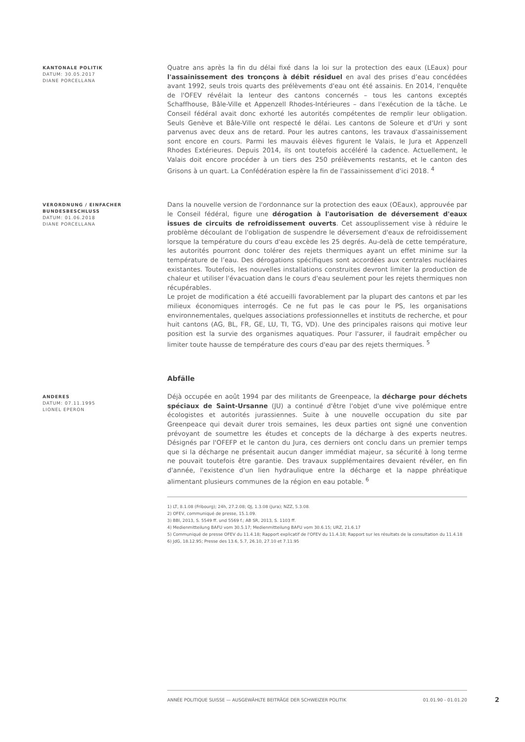KANTONALE POLITIK
DATUM: 30.05.2017
DIANE PORCELLANA
Quatre ans après la fin du délai fixé dans la loi sur la protection des eaux (LEaux) pour l'assainissement des tronçons à débit résiduel en aval des prises d’eau concédées avant 1992, seuls trois quarts des prélèvements d'eau ont été assainis. En 2014, l'enquête de l'OFEV révélait la lenteur des cantons concernés – tous les cantons exceptés Schaffhouse, Bâle-Ville et Appenzell Rhodes-Intérieures – dans l'exécution de la tâche. Le Conseil fédéral avait donc exhorté les autorités compétentes de remplir leur obligation. Seuls Genève et Bâle-Ville ont respecté le délai. Les cantons de Soleure et d'Uri y sont parvenus avec deux ans de retard. Pour les autres cantons, les travaux d'assainissement sont encore en cours. Parmi les mauvais élèves figurent le Valais, le Jura et Appenzell Rhodes Extérieures. Depuis 2014, ils ont toutefois accéléré la cadence. Actuellement, le Valais doit encore procéder à un tiers des 250 prélèvements restants, et le canton des Grisons à un quart. La Confédération espère la fin de l'assainissement d'ici 2018. <sup>4</sup>
VERORDNUNG / EINFACHER BUNDESBESCHLUSS
DATUM: 01.06.2018
DIANE PORCELLANA
Dans la nouvelle version de l'ordonnance sur la protection des eaux (OEaux), approuvée par le Conseil fédéral, figure une dérogation à l'autorisation de déversement d'eaux issues de circuits de refroidissement ouverts. Cet assouplissement vise à réduire le problème découlant de l'obligation de suspendre le déversement d'eaux de refroidissement lorsque la température du cours d'eau excède les 25 degrés. Au-delà de cette température, les autorités pourront donc tolérer des rejets thermiques ayant un effet minime sur la température de l’eau. Des dérogations spécifiques sont accordées aux centrales nucléaires existantes. Toutefois, les nouvelles installations construites devront limiter la production de chaleur et utiliser l'évacuation dans le cours d'eau seulement pour les rejets thermiques non récupérables.
Le projet de modification a été accueilli favorablement par la plupart des cantons et par les milieux économiques interrogés. Ce ne fut pas le cas pour le PS, les organisations environnementales, quelques associations professionnelles et instituts de recherche, et pour huit cantons (AG, BL, FR, GE, LU, TI, TG, VD). Une des principales raisons qui motive leur position est la survie des organismes aquatiques. Pour l'assurer, il faudrait empêcher ou limiter toute hausse de température des cours d'eau par des rejets thermiques. <sup>5</sup>
Abfälle
ANDERES
DATUM: 07.11.1995
LIONEL EPERON
Déjà occupée en août 1994 par des militants de Greenpeace, la décharge pour déchets spéciaux de Saint-Ursanne (JU) a continué d'être l'objet d'une vive polémique entre écologistes et autorités jurassiennes. Suite à une nouvelle occupation du site par Greenpeace qui devait durer trois semaines, les deux parties ont signé une convention prévoyant de soumettre les études et concepts de la décharge à des experts neutres. Désignés par l'OFEFP et le canton du Jura, ces derniers ont conclu dans un premier temps que si la décharge ne présentait aucun danger immédiat majeur, sa sécurité à long terme ne pouvait toutefois être garantie. Des travaux supplémentaires devaient révéler, en fin d'année, l'existence d'un lien hydraulique entre la décharge et la nappe phréatique alimentant plusieurs communes de la région en eau potable. <sup>6</sup>
1) LT, 8.1.08 (Fribourg); 24h, 27.2.08; QJ, 1.3.08 (Jura); NZZ, 5.3.08.
2) OFEV, communiqué de presse, 15.1.09.
3) BBl, 2013, S. 5549 ff. und 5569 f.; AB SR, 2013, S. 1103 ff.
4) Medienmitteilung BAFU vom 30.5.17; Medienmitteilung BAFU vom 30.6.15; URZ, 21.6.17
5) Communiqué de presse OFEV du 11.4.18; Rapport explicatif de l'OFEV du 11.4.18; Rapport sur les résultats de la consultation du 11.4.18
6) JdG, 18.12.95; Presse des 13.6, 5.7, 26.10, 27.10 et 7.11.95
ANNÉE POLITIQUE SUISSE — AUSGEWÄHLTE BEITRÄGE DER SCHWEIZER POLITIK 01.01.90 - 01.01.20
2